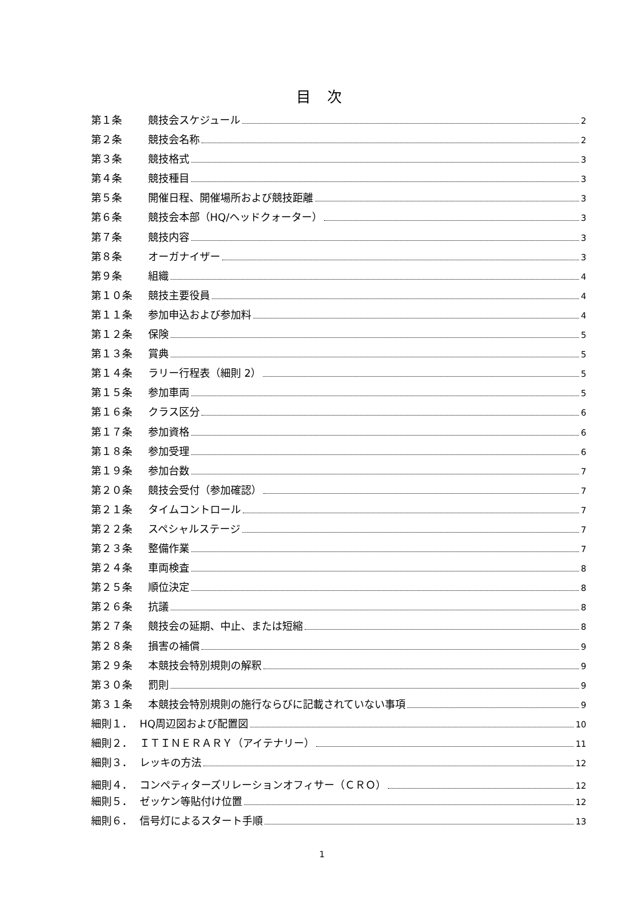目 次
第１条 競技会スケジュール 2
第２条 競技会名称 2
第３条 競技格式 3
第４条 競技種目 3
第５条 開催日程、開催場所および競技距離 3
第６条 競技会本部（HQ/ヘッドクォーター） 3
第７条 競技内容 3
第８条 オーガナイザー 3
第９条 組織 4
第１０条 競技主要役員 4
第１１条 参加申込および参加料 4
第１２条 保険 5
第１３条 賞典 5
第１４条 ラリー行程表（細則 2） 5
第１５条 参加車両 5
第１６条 クラス区分 6
第１７条 参加資格 6
第１８条 参加受理 6
第１９条 参加台数 7
第２０条 競技会受付（参加確認） 7
第２１条 タイムコントロール 7
第２２条 スペシャルステージ 7
第２３条 整備作業 7
第２４条 車両検査 8
第２５条 順位決定 8
第２６条 抗議 8
第２７条 競技会の延期、中止、または短縮 8
第２８条 損害の補償 9
第２９条 本競技会特別規則の解釈 9
第３０条 罰則 9
第３１条 本競技会特別規則の施行ならびに記載されていない事項 9
細則１． HQ周辺図および配置図 10
細則２． ＩＴＩＮＥＲＡＲＹ（アイテナリー） 11
細則３． レッキの方法 12
細則４． コンペティターズリレーションオフィサー（ＣＲＯ） 12
細則５． ゼッケン等貼付け位置 12
細則６． 信号灯によるスタート手順 13
1